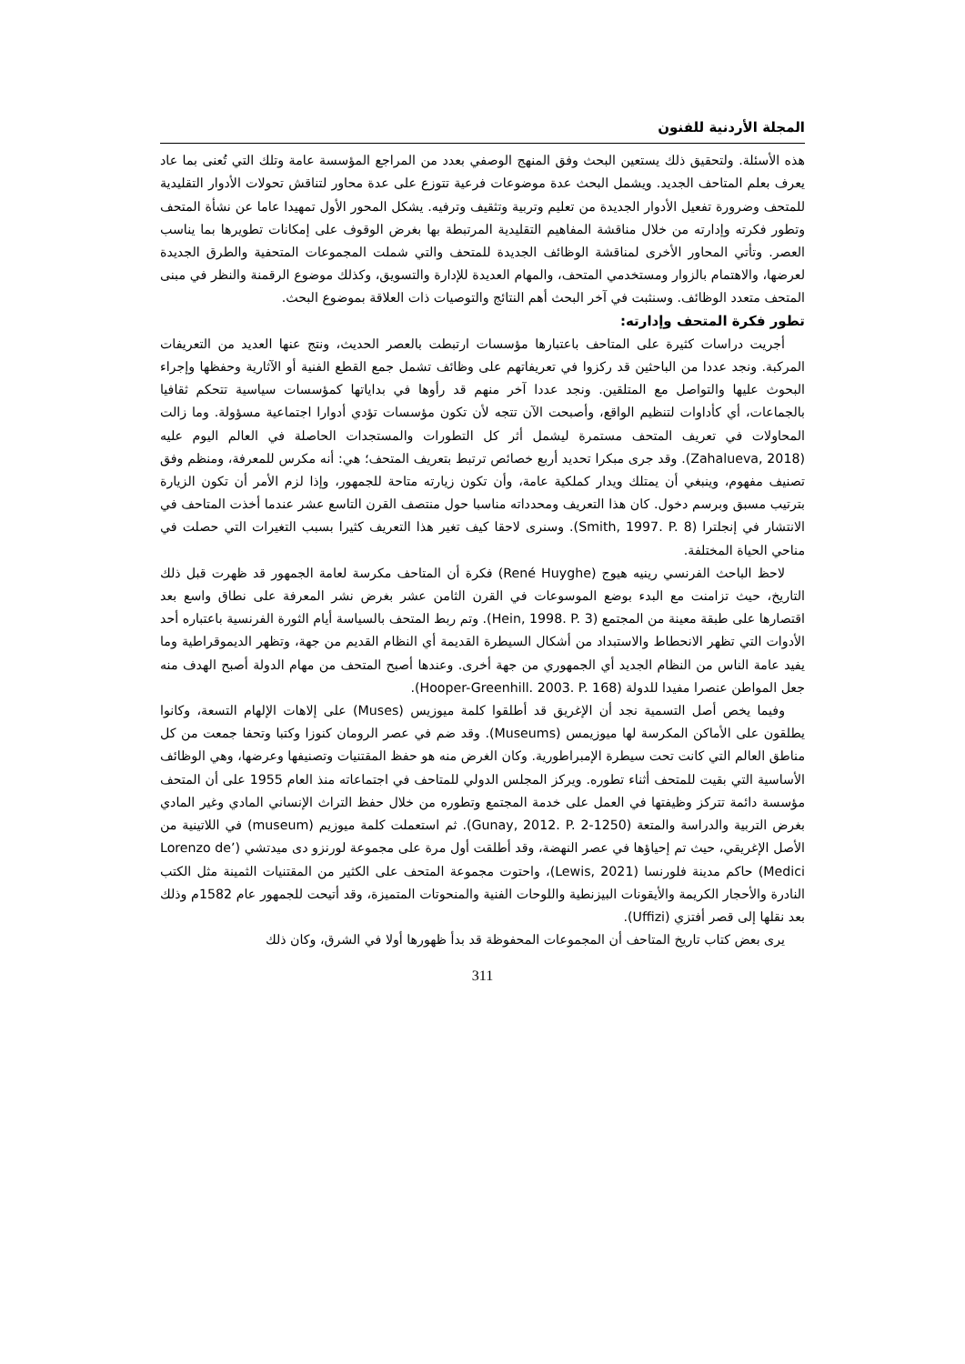المجلة الأردنية للفنون
هذه الأسئلة. ولتحقيق ذلك يستعين البحث وفق المنهج الوصفي بعدد من المراجع المؤسسة عامة وتلك التي تُعنى بما عاد يعرف بعلم المتاحف الجديد. ويشمل البحث عدة موضوعات فرعية تتوزع على عدة محاور لتناقش تحولات الأدوار التقليدية للمتحف وضرورة تفعيل الأدوار الجديدة من تعليم وتربية وتثقيف وترفيه. يشكل المحور الأول تمهيدا عاما عن نشأة المتحف وتطور فكرته وإدارته من خلال مناقشة المفاهيم التقليدية المرتبطة بها بغرض الوقوف على إمكانات تطويرها بما يناسب العصر. وتأتي المحاور الأخرى لمناقشة الوظائف الجديدة للمتحف والتي شملت المجموعات المتحفية والطرق الجديدة لعرضها، والاهتمام بالزوار ومستخدمي المتحف، والمهام العديدة للإدارة والتسويق، وكذلك موضوع الرقمنة والنظر في مبنى المتحف متعدد الوظائف. وسنثبت في آخر البحث أهم النتائج والتوصيات ذات العلاقة بموضوع البحث.
تطور فكرة المتحف وإدارته:
أجريت دراسات كثيرة على المتاحف باعتبارها مؤسسات ارتبطت بالعصر الحديث، ونتج عنها العديد من التعريفات المركبة. ونجد عددا من الباحثين قد ركزوا في تعريفاتهم على وظائف تشمل جمع القطع الفنية أو الآثارية وحفظها وإجراء البحوث عليها والتواصل مع المتلقين. ونجد عددا آخر منهم قد رأوها في بداياتها كمؤسسات سياسية تتحكم ثقافيا بالجماعات، أي كأداوات لتنظيم الواقع، وأصبحت الآن تتجه لأن تكون مؤسسات تؤدي أدوارا اجتماعية مسؤولة. وما زالت المحاولات في تعريف المتحف مستمرة ليشمل أثر كل التطورات والمستجدات الحاصلة في العالم اليوم عليه (Zahalueva, 2018). وقد جرى مبكرا تحديد أربع خصائص ترتبط بتعريف المتحف؛ هي: أنه مكرس للمعرفة، ومنظم وفق تصنيف مفهوم، وينبغي أن يمتلك ويدار كملكية عامة، وأن تكون زيارته متاحة للجمهور، وإذا لزم الأمر أن تكون الزيارة بترتيب مسبق وبرسم دخول. كان هذا التعريف ومحدداته مناسبا حول منتصف القرن التاسع عشر عندما أخذت المتاحف في الانتشار في إنجلترا (Smith, 1997. P. 8). وسنرى لاحقا كيف تغير هذا التعريف كثيرا بسبب التغيرات التي حصلت في مناحي الحياة المختلفة.
لاحظ الباحث الفرنسي رينيه هيوج (René Huyghe) فكرة أن المتاحف مكرسة لعامة الجمهور قد ظهرت قبل ذلك التاريخ، حيث تزامنت مع البدء بوضع الموسوعات في القرن الثامن عشر بغرض نشر المعرفة على نطاق واسع بعد اقتصارها على طبقة معينة من المجتمع (Hein, 1998. P. 3). وتم ربط المتحف بالسياسة أيام الثورة الفرنسية باعتباره أحد الأدوات التي تظهر الانحطاط والاستبداد من أشكال السيطرة القديمة أي النظام القديم من جهة، وتظهر الديموقراطية وما يفيد عامة الناس من النظام الجديد أي الجمهوري من جهة أخرى. وعندها أصبح المتحف من مهام الدولة أصبح الهدف منه جعل المواطن عنصرا مفيدا للدولة (Hooper-Greenhill. 2003. P. 168).
وفيما يخص أصل التسمية نجد أن الإغريق قد أطلقوا كلمة ميوزيس (Muses) على إلاهات الإلهام التسعة، وكانوا يطلقون على الأماكن المكرسة لها ميوزيمس (Museums). وقد ضم في عصر الرومان كنوزا وكتبا وتحفا جمعت من كل مناطق العالم التي كانت تحت سيطرة الإمبراطورية. وكان الغرض منه هو حفظ المقتنيات وتصنيفها وعرضها، وهي الوظائف الأساسية التي بقيت للمتحف أثناء تطوره. ويركز المجلس الدولي للمتاحف في اجتماعاته منذ العام 1955 على أن المتحف مؤسسة دائمة تتركز وظيفتها في العمل على خدمة المجتمع وتطوره من خلال حفظ التراث الإنساني المادي وغير المادي بغرض التربية والدراسة والمتعة (Gunay, 2012. P. 2-1250). ثم استعملت كلمة ميوزيم (museum) في اللاتينية من الأصل الإغريقي، حيث تم إحياؤها في عصر النهضة، وقد أطلقت أول مرة على مجموعة لورنزو دى ميدتشي (Lorenzo de’ Medici) حاكم مدينة فلورنسا (Lewis, 2021)، واحتوت مجموعة المتحف على الكثير من المقتنيات الثمينة مثل الكتب النادرة والأحجار الكريمة والأيقونات البيزنطية واللوحات الفنية والمنحوتات المتميزة، وقد أتيحت للجمهور عام 1582م وذلك بعد نقلها إلى قصر أفتزي (Uffizi).
يرى بعض كتاب تاريخ المتاحف أن المجموعات المحفوظة قد بدأ ظهورها أولا في الشرق، وكان ذلك
311